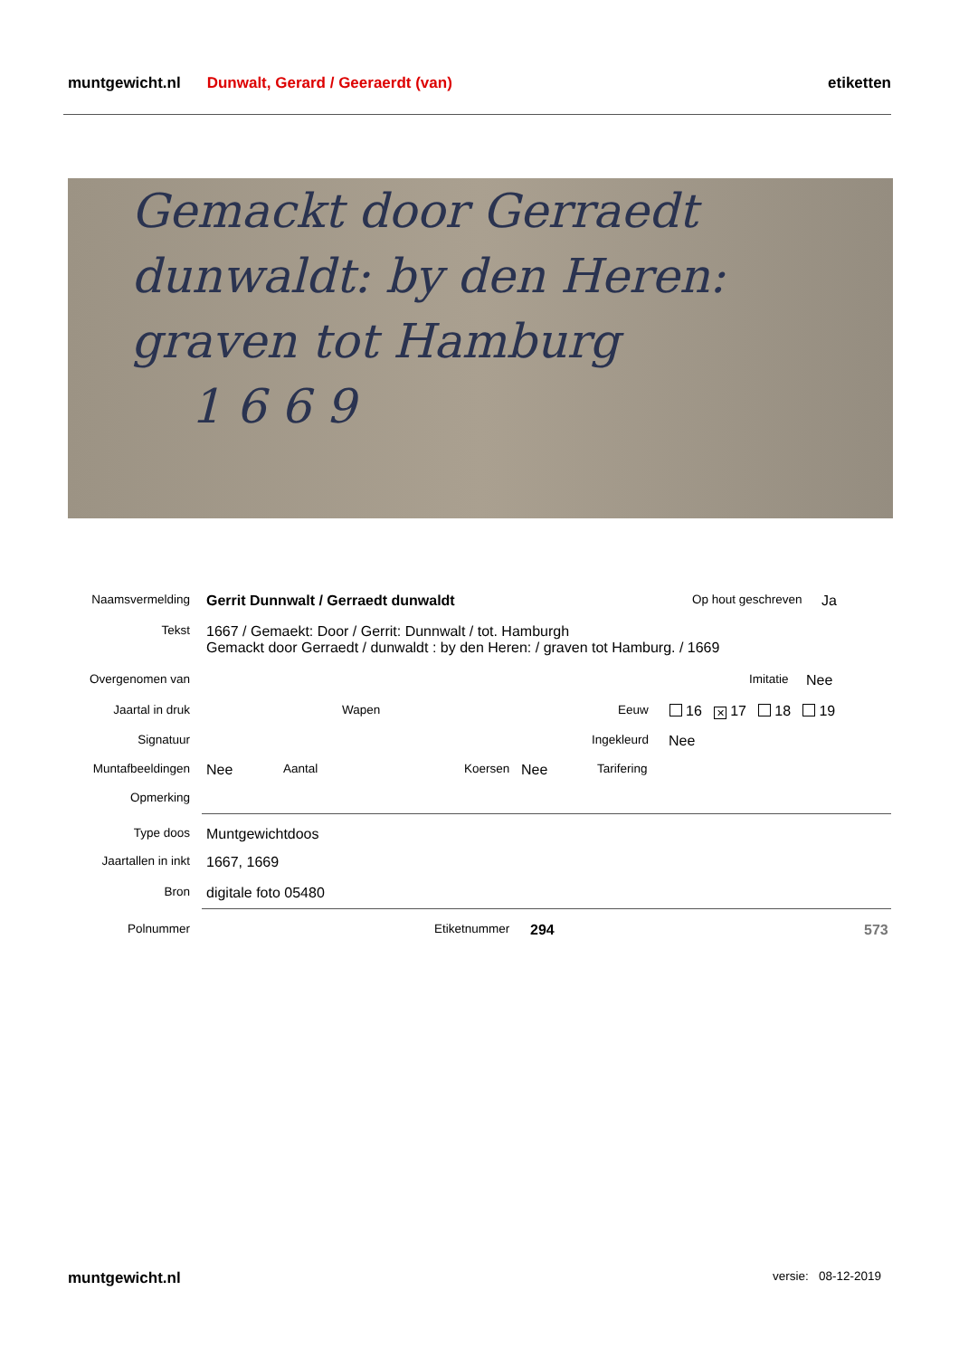muntgewicht.nl Dunwalt, Gerard / Geeraerdt (van) etiketten
Gemackt door Gerraedt
dunwaldt: by den Heren:
graven tot Hamburg
1 6 6 9
Naamsvermelding Gerrit Dunnwalt / Gerraedt dunwaldt Op hout geschreven Ja
Tekst 1667 / Gemaekt: Door / Gerrit: Dunnwalt / tot. Hamburgh
Gemackt door Gerraedt / dunwaldt : by den Heren: / graven tot Hamburg. / 1669
Overgenomen van Imitatie Nee
Jaartal in druk Wapen Eeuw 16 ✕ 17 18 19
Signatuur Ingekleurd Nee
Muntafbeeldingen Nee Aantal Koersen Nee Tarifering
Opmerking
Type doos Muntgewichtdoos
Jaartallen in inkt 1667, 1669
Bron digitale foto 05480
Polnummer Etiketnummer 294 573
muntgewicht.nl versie: 08-12-2019